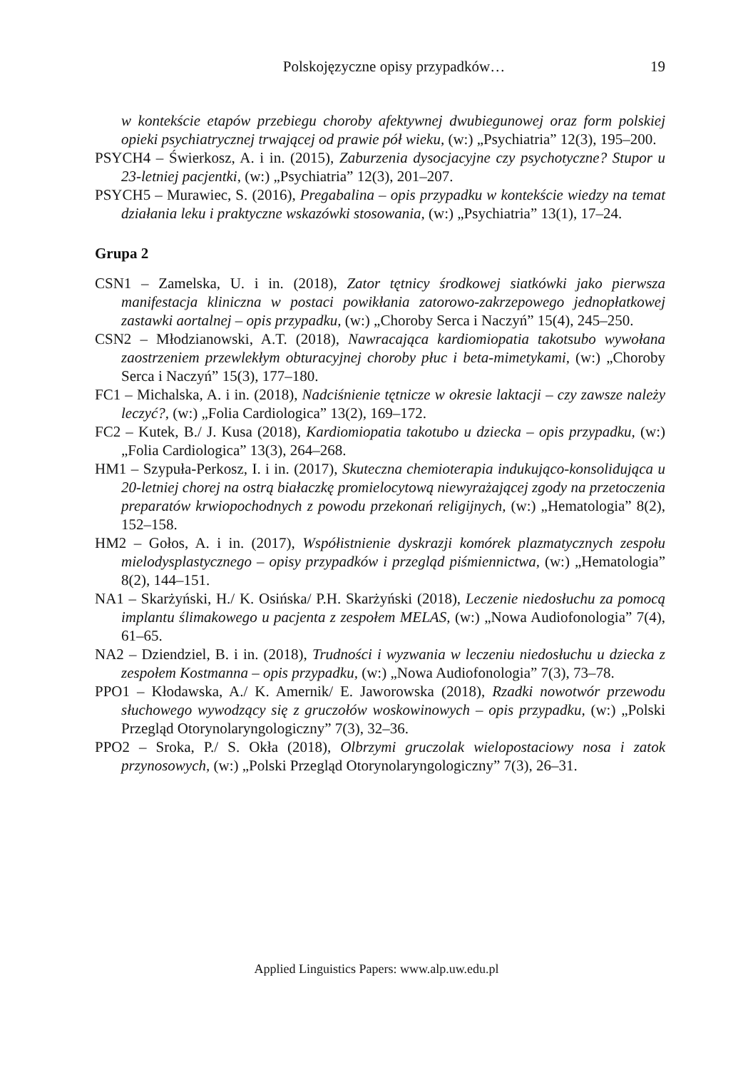Polskojęzyczne opisy przypadków… 19
w kontekście etapów przebiegu choroby afektywnej dwubiegunowej oraz form polskiej opieki psychiatrycznej trwającej od prawie pół wieku, (w:) „Psychiatria” 12(3), 195–200.
PSYCH4 – Świerkosz, A. i in. (2015), Zaburzenia dysocjacyjne czy psychotyczne? Stupor u 23-letniej pacjentki, (w:) „Psychiatria” 12(3), 201–207.
PSYCH5 – Murawiec, S. (2016), Pregabalina – opis przypadku w kontekście wiedzy na temat działania leku i praktyczne wskazówki stosowania, (w:) „Psychiatria” 13(1), 17–24.
Grupa 2
CSN1 – Zamelska, U. i in. (2018), Zator tętnicy środkowej siatkówki jako pierwsza manifestacja kliniczna w postaci powikłania zatorowo-zakrzepowego jednopłatkowej zastawki aortalnej – opis przypadku, (w:) „Choroby Serca i Naczyń” 15(4), 245–250.
CSN2 – Młodzianowski, A.T. (2018), Nawracająca kardiomiopatia takotsubo wywołana zaostrzeniem przewlekłym obturacyjnej choroby płuc i beta-mimetykami, (w:) „Choroby Serca i Naczyń” 15(3), 177–180.
FC1 – Michalska, A. i in. (2018), Nadciśnienie tętnicze w okresie laktacji – czy zawsze należy leczyć?, (w:) „Folia Cardiologica” 13(2), 169–172.
FC2 – Kutek, B./ J. Kusa (2018), Kardiomiopatia takotubo u dziecka – opis przypadku, (w:) „Folia Cardiologica” 13(3), 264–268.
HM1 – Szypuła-Perkosz, I. i in. (2017), Skuteczna chemioterapia indukująco-konsolidująca u 20-letniej chorej na ostrą białaczkę promielocytową niewyrażającej zgody na przetoczenia preparatów krwiopochodnych z powodu przekonań religijnych, (w:) „Hematologia” 8(2), 152–158.
HM2 – Gołos, A. i in. (2017), Współistnienie dyskrazji komórek plazmatycznych zespołu mielodysplastycznego – opisy przypadków i przegląd piśmiennictwa, (w:) „Hematologia” 8(2), 144–151.
NA1 – Skarżyński, H./ K. Osińska/ P.H. Skarżyński (2018), Leczenie niedosłuchu za pomocą implantu ślimakowego u pacjenta z zespołem MELAS, (w:) „Nowa Audiofonologia” 7(4), 61–65.
NA2 – Dziendziel, B. i in. (2018), Trudności i wyzwania w leczeniu niedosłuchu u dziecka z zespołem Kostmanna – opis przypadku, (w:) „Nowa Audiofonologia” 7(3), 73–78.
PPO1 – Kłodawska, A./ K. Amernik/ E. Jaworowska (2018), Rzadki nowotwór przewodu słuchowego wywodzący się z gruczołów woskowinowych – opis przypadku, (w:) „Polski Przegląd Otorynolaryngologiczny” 7(3), 32–36.
PPO2 – Sroka, P./ S. Okła (2018), Olbrzymi gruczolak wielopostaciowy nosa i zatok przynosowych, (w:) „Polski Przegląd Otorynolaryngologiczny” 7(3), 26–31.
Applied Linguistics Papers: www.alp.uw.edu.pl